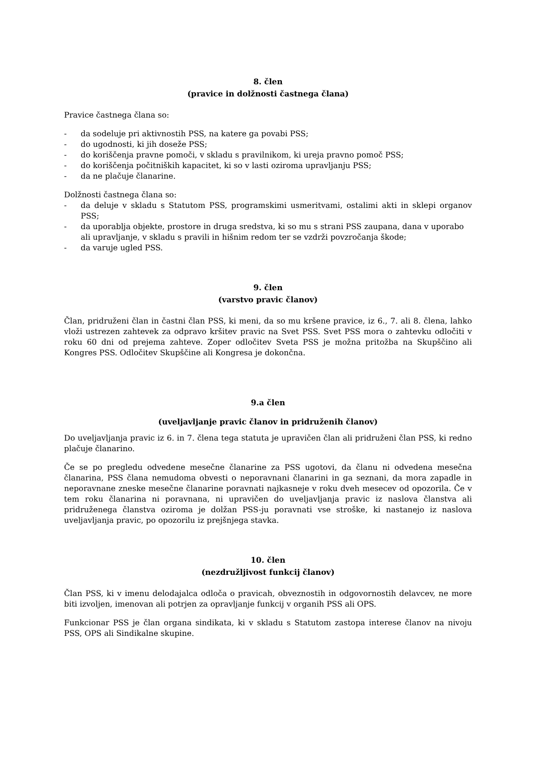8. člen
(pravice in dolžnosti častnega člana)
Pravice častnega člana so:
- da sodeluje pri aktivnostih PSS, na katere ga povabi PSS;
- do ugodnosti, ki jih doseže PSS;
- do koriščenja pravne pomoči, v skladu s pravilnikom, ki ureja pravno pomoč PSS;
- do koriščenja počitniških kapacitet, ki so v lasti oziroma upravljanju PSS;
- da ne plačuje članarine.
Dolžnosti častnega člana so:
- da deluje v skladu s Statutom PSS, programskimi usmeritvami, ostalimi akti in sklepi organov PSS;
- da uporablja objekte, prostore in druga sredstva, ki so mu s strani PSS zaupana, dana v uporabo ali upravljanje, v skladu s pravili in hišnim redom ter se vzdrži povzročanja škode;
- da varuje ugled PSS.
9. člen
(varstvo pravic članov)
Član, pridruženi član in častni član PSS, ki meni, da so mu kršene pravice, iz 6., 7. ali 8. člena, lahko vloži ustrezen zahtevek za odpravo kršitev pravic na Svet PSS. Svet PSS mora o zahtevku odločiti v roku 60 dni od prejema zahteve. Zoper odločitev Sveta PSS je možna pritožba na Skupščino ali Kongres PSS. Odločitev Skupščine ali Kongresa je dokončna.
9.a člen
(uveljavljanje pravic članov in pridruženih članov)
Do uveljavljanja pravic iz 6. in 7. člena tega statuta je upravičen član ali pridruženi član PSS, ki redno plačuje članarino.
Če se po pregledu odvedene mesečne članarine za PSS ugotovi, da članu ni odvedena mesečna članarina, PSS člana nemudoma obvesti o neporavnani članarini in ga seznani, da mora zapadle in neporavnane zneske mesečne članarine poravnati najkasneje v roku dveh mesecev od opozorila. Če v tem roku članarina ni poravnana, ni upravičen do uveljavljanja pravic iz naslova članstva ali pridruženega članstva oziroma je dolžan PSS-ju poravnati vse stroške, ki nastanejo iz naslova uveljavljanja pravic, po opozorilu iz prejšnjega stavka.
10. člen
(nezdružljivost funkcij članov)
Član PSS, ki v imenu delodajalca odloča o pravicah, obveznostih in odgovornostih delavcev, ne more biti izvoljen, imenovan ali potrjen za opravljanje funkcij v organih PSS ali OPS.
Funkcionar PSS je član organa sindikata, ki v skladu s Statutom zastopa interese članov na nivoju PSS, OPS ali Sindikalne skupine.